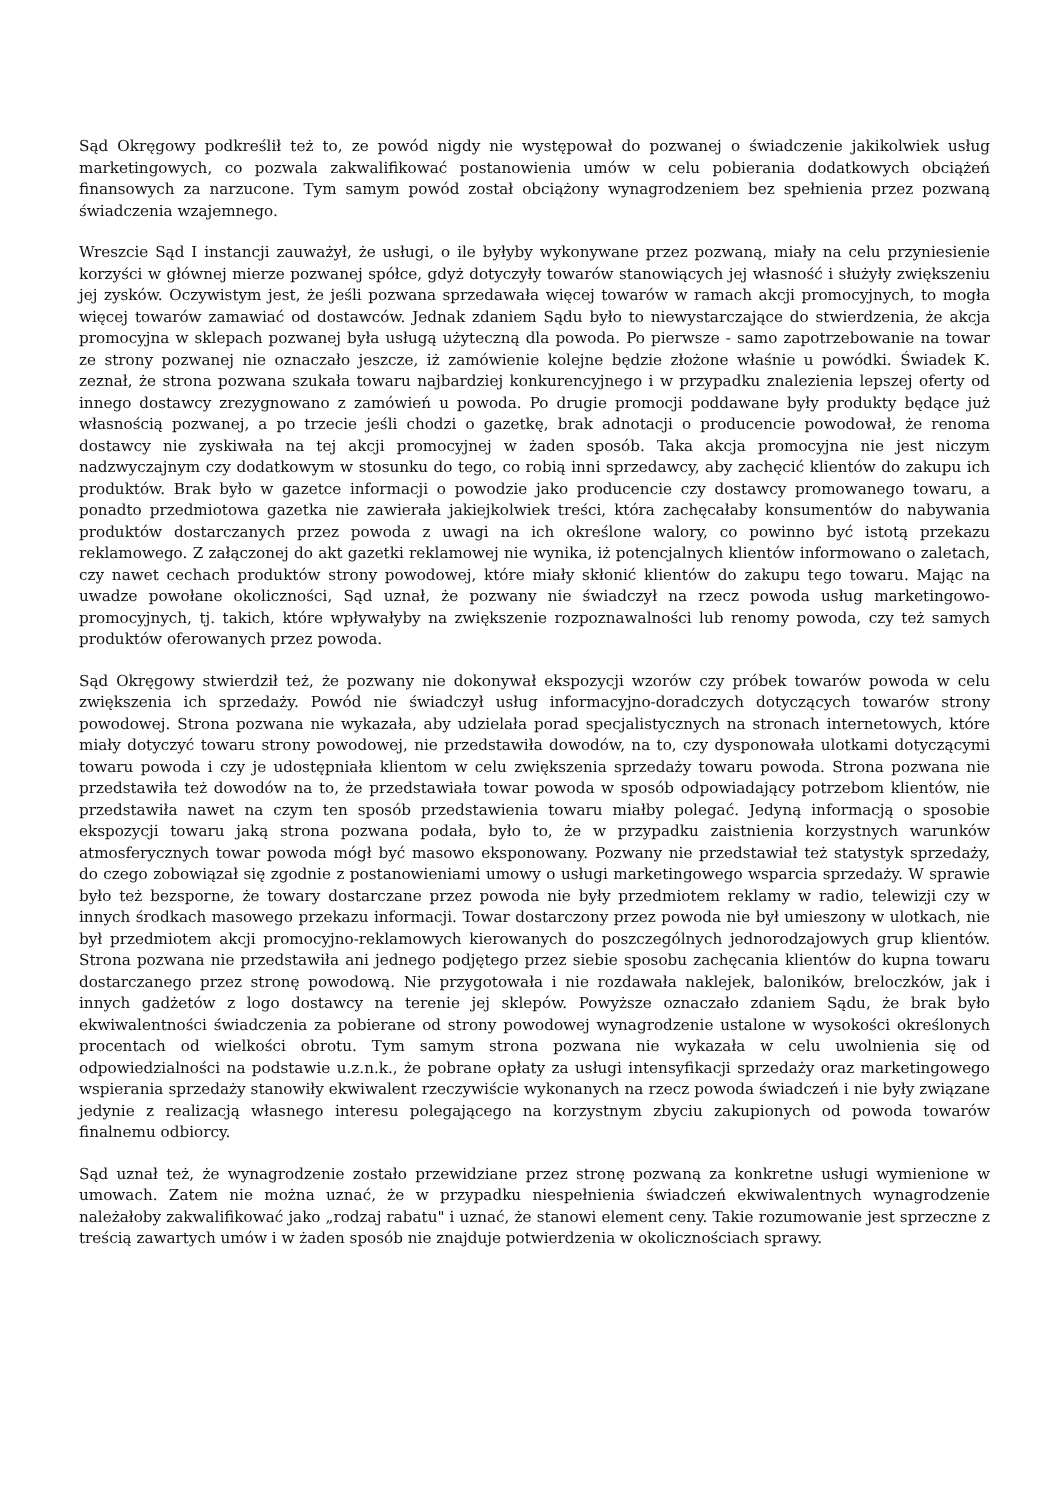Sąd Okręgowy podkreślił też to, ze powód nigdy nie występował do pozwanej o świadczenie jakikolwiek usług marketingowych, co pozwala zakwalifikować postanowienia umów w celu pobierania dodatkowych obciążeń finansowych za narzucone. Tym samym powód został obciążony wynagrodzeniem bez spełnienia przez pozwaną świadczenia wzajemnego.
Wreszcie Sąd I instancji zauważył, że usługi, o ile byłyby wykonywane przez pozwaną, miały na celu przyniesienie korzyści w głównej mierze pozwanej spółce, gdyż dotyczyły towarów stanowiących jej własność i służyły zwiększeniu jej zysków. Oczywistym jest, że jeśli pozwana sprzedawała więcej towarów w ramach akcji promocyjnych, to mogła więcej towarów zamawiać od dostawców. Jednak zdaniem Sądu było to niewystarczające do stwierdzenia, że akcja promocyjna w sklepach pozwanej była usługą użyteczną dla powoda. Po pierwsze - samo zapotrzebowanie na towar ze strony pozwanej nie oznaczało jeszcze, iż zamówienie kolejne będzie złożone właśnie u powódki. Świadek K. zeznał, że strona pozwana szukała towaru najbardziej konkurencyjnego i w przypadku znalezienia lepszej oferty od innego dostawcy zrezygnowano z zamówień u powoda. Po drugie promocji poddawane były produkty będące już własnością pozwanej, a po trzecie jeśli chodzi o gazetkę, brak adnotacji o producencie powodował, że renoma dostawcy nie zyskiwała na tej akcji promocyjnej w żaden sposób. Taka akcja promocyjna nie jest niczym nadzwyczajnym czy dodatkowym w stosunku do tego, co robią inni sprzedawcy, aby zachęcić klientów do zakupu ich produktów. Brak było w gazetce informacji o powodzie jako producencie czy dostawcy promowanego towaru, a ponadto przedmiotowa gazetka nie zawierała jakiejkolwiek treści, która zachęcałaby konsumentów do nabywania produktów dostarczanych przez powoda z uwagi na ich określone walory, co powinno być istotą przekazu reklamowego. Z załączonej do akt gazetki reklamowej nie wynika, iż potencjalnych klientów informowano o zaletach, czy nawet cechach produktów strony powodowej, które miały skłonić klientów do zakupu tego towaru. Mając na uwadze powołane okoliczności, Sąd uznał, że pozwany nie świadczył na rzecz powoda usług marketingowo-promocyjnych, tj. takich, które wpływałyby na zwiększenie rozpoznawalności lub renomy powoda, czy też samych produktów oferowanych przez powoda.
Sąd Okręgowy stwierdził też, że pozwany nie dokonywał ekspozycji wzorów czy próbek towarów powoda w celu zwiększenia ich sprzedaży. Powód nie świadczył usług informacyjno-doradczych dotyczących towarów strony powodowej. Strona pozwana nie wykazała, aby udzielała porad specjalistycznych na stronach internetowych, które miały dotyczyć towaru strony powodowej, nie przedstawiła dowodów, na to, czy dysponowała ulotkami dotyczącymi towaru powoda i czy je udostępniała klientom w celu zwiększenia sprzedaży towaru powoda. Strona pozwana nie przedstawiła też dowodów na to, że przedstawiała towar powoda w sposób odpowiadający potrzebom klientów, nie przedstawiła nawet na czym ten sposób przedstawienia towaru miałby polegać. Jedyną informacją o sposobie ekspozycji towaru jaką strona pozwana podała, było to, że w przypadku zaistnienia korzystnych warunków atmosferycznych towar powoda mógł być masowo eksponowany. Pozwany nie przedstawiał też statystyk sprzedaży, do czego zobowiązał się zgodnie z postanowieniami umowy o usługi marketingowego wsparcia sprzedaży. W sprawie było też bezsporne, że towary dostarczane przez powoda nie były przedmiotem reklamy w radio, telewizji czy w innych środkach masowego przekazu informacji. Towar dostarczony przez powoda nie był umieszony w ulotkach, nie był przedmiotem akcji promocyjno-reklamowych kierowanych do poszczególnych jednorodzajowych grup klientów. Strona pozwana nie przedstawiła ani jednego podjętego przez siebie sposobu zachęcania klientów do kupna towaru dostarczanego przez stronę powodową. Nie przygotowała i nie rozdawała naklejek, baloników, breloczków, jak i innych gadżetów z logo dostawcy na terenie jej sklepów. Powyższe oznaczało zdaniem Sądu, że brak było ekwiwalentności świadczenia za pobierane od strony powodowej wynagrodzenie ustalone w wysokości określonych procentach od wielkości obrotu. Tym samym strona pozwana nie wykazała w celu uwolnienia się od odpowiedzialności na podstawie u.z.n.k., że pobrane opłaty za usługi intensyfikacji sprzedaży oraz marketingowego wspierania sprzedaży stanowiły ekwiwalent rzeczywiście wykonanych na rzecz powoda świadczeń i nie były związane jedynie z realizacją własnego interesu polegającego na korzystnym zbyciu zakupionych od powoda towarów finalnemu odbiorcy.
Sąd uznał też, że wynagrodzenie zostało przewidziane przez stronę pozwaną za konkretne usługi wymienione w umowach. Zatem nie można uznać, że w przypadku niespełnienia świadczeń ekwiwalentnych wynagrodzenie należałoby zakwalifikować jako „rodzaj rabatu" i uznać, że stanowi element ceny. Takie rozumowanie jest sprzeczne z treścią zawartych umów i w żaden sposób nie znajduje potwierdzenia w okolicznościach sprawy.